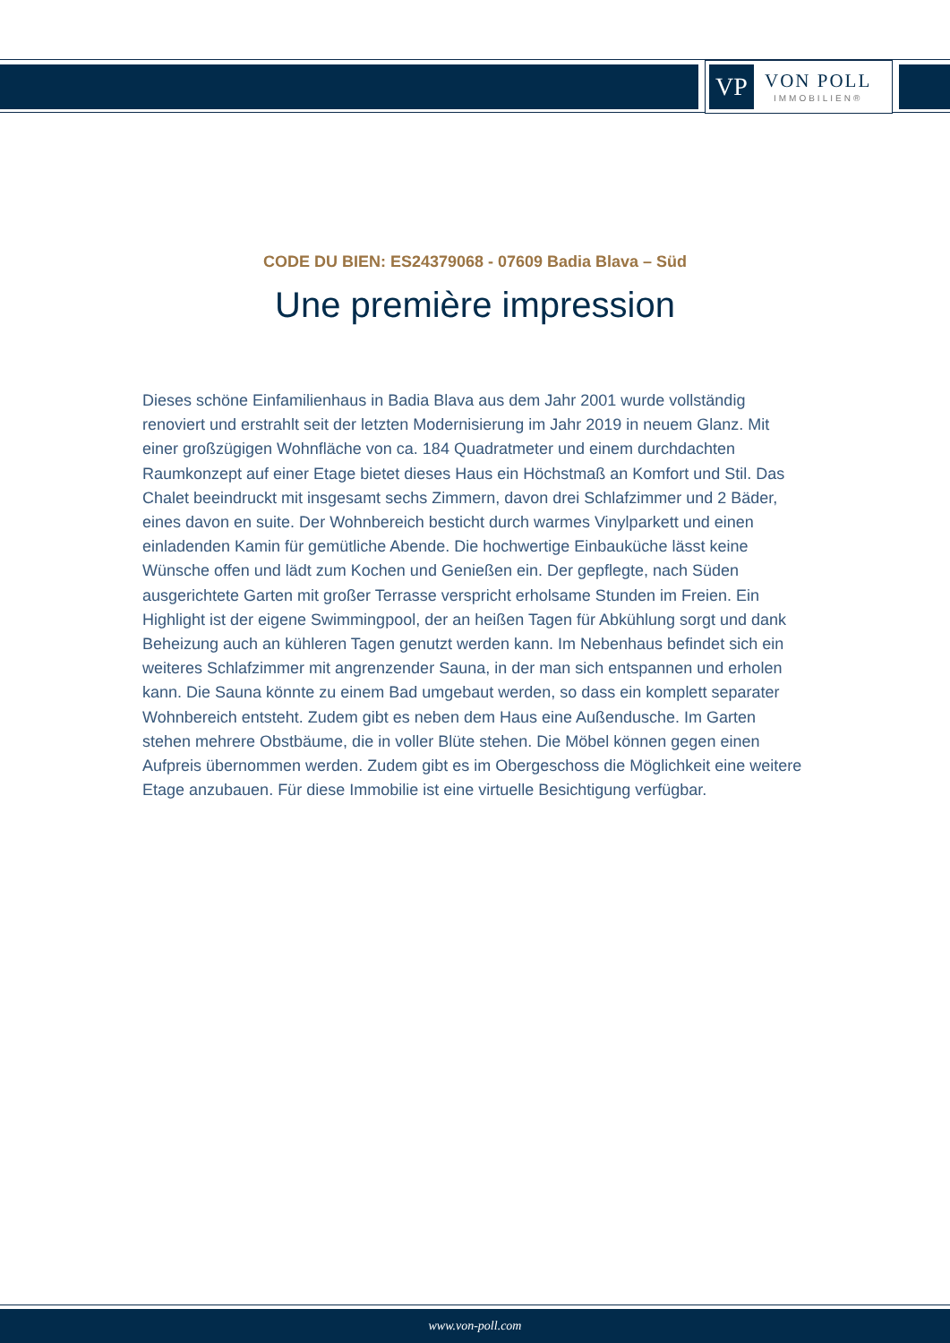VP
VON POLL
IMMOBILIEN®
CODE DU BIEN: ES24379068 - 07609 Badia Blava – Süd
Une première impression
Dieses schöne Einfamilienhaus in Badia Blava aus dem Jahr 2001 wurde vollständig renoviert und erstrahlt seit der letzten Modernisierung im Jahr 2019 in neuem Glanz. Mit einer großzügigen Wohnfläche von ca. 184 Quadratmeter und einem durchdachten Raumkonzept auf einer Etage bietet dieses Haus ein Höchstmaß an Komfort und Stil. Das Chalet beeindruckt mit insgesamt sechs Zimmern, davon drei Schlafzimmer und 2 Bäder, eines davon en suite. Der Wohnbereich besticht durch warmes Vinylparkett und einen einladenden Kamin für gemütliche Abende. Die hochwertige Einbauküche lässt keine Wünsche offen und lädt zum Kochen und Genießen ein. Der gepflegte, nach Süden ausgerichtete Garten mit großer Terrasse verspricht erholsame Stunden im Freien. Ein Highlight ist der eigene Swimmingpool, der an heißen Tagen für Abkühlung sorgt und dank Beheizung auch an kühleren Tagen genutzt werden kann. Im Nebenhaus befindet sich ein weiteres Schlafzimmer mit angrenzender Sauna, in der man sich entspannen und erholen kann. Die Sauna könnte zu einem Bad umgebaut werden, so dass ein komplett separater Wohnbereich entsteht. Zudem gibt es neben dem Haus eine Außendusche. Im Garten stehen mehrere Obstbäume, die in voller Blüte stehen. Die Möbel können gegen einen Aufpreis übernommen werden. Zudem gibt es im Obergeschoss die Möglichkeit eine weitere Etage anzubauen. Für diese Immobilie ist eine virtuelle Besichtigung verfügbar.
www.von-poll.com